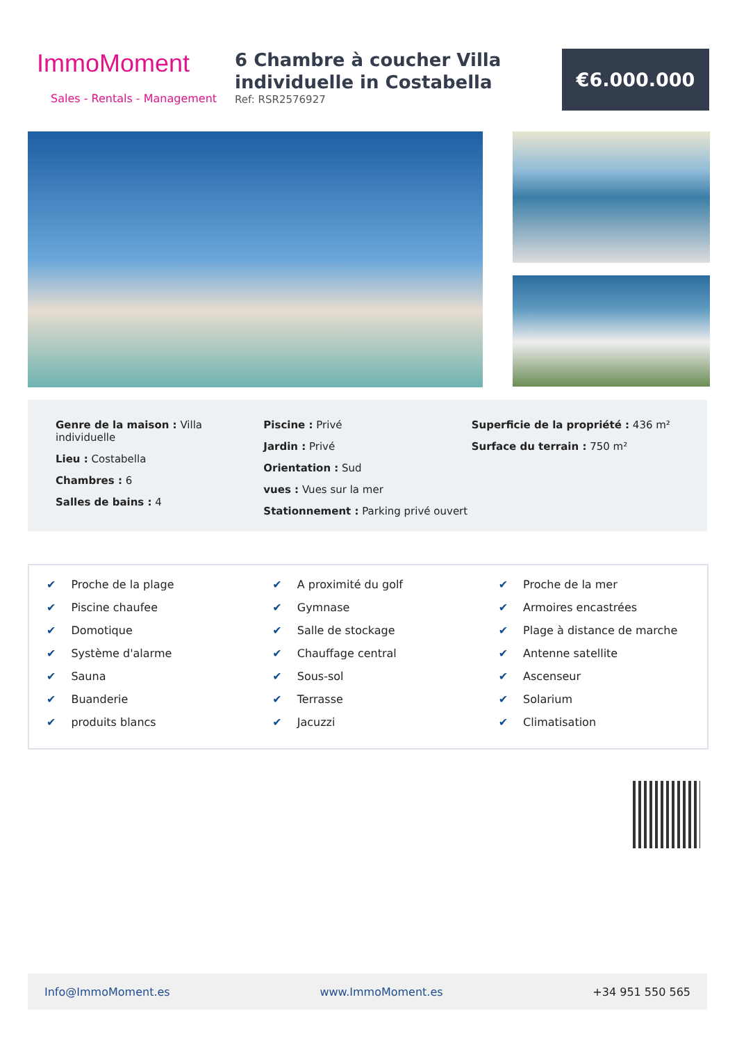ImmoMoment
Sales - Rentals - Management
6 Chambre à coucher Villa individuelle in Costabella
Ref: RSR2576927
€6.000.000
Genre de la maison : Villa individuelle
Lieu : Costabella
Chambres : 6
Salles de bains : 4
Piscine : Privé
Jardin : Privé
Orientation : Sud
vues : Vues sur la mer
Stationnement : Parking privé ouvert
Superficie de la propriété : 436 m²
Surface du terrain : 750 m²
✔ Proche de la plage
✔ Piscine chaufee
✔ Domotique
✔ Système d'alarme
✔ Sauna
✔ Buanderie
✔ produits blancs
✔ A proximité du golf
✔ Gymnase
✔ Salle de stockage
✔ Chauffage central
✔ Sous-sol
✔ Terrasse
✔ Jacuzzi
✔ Proche de la mer
✔ Armoires encastrées
✔ Plage à distance de marche
✔ Antenne satellite
✔ Ascenseur
✔ Solarium
✔ Climatisation
Info@ImmoMoment.es www.ImmoMoment.es +34 951 550 565